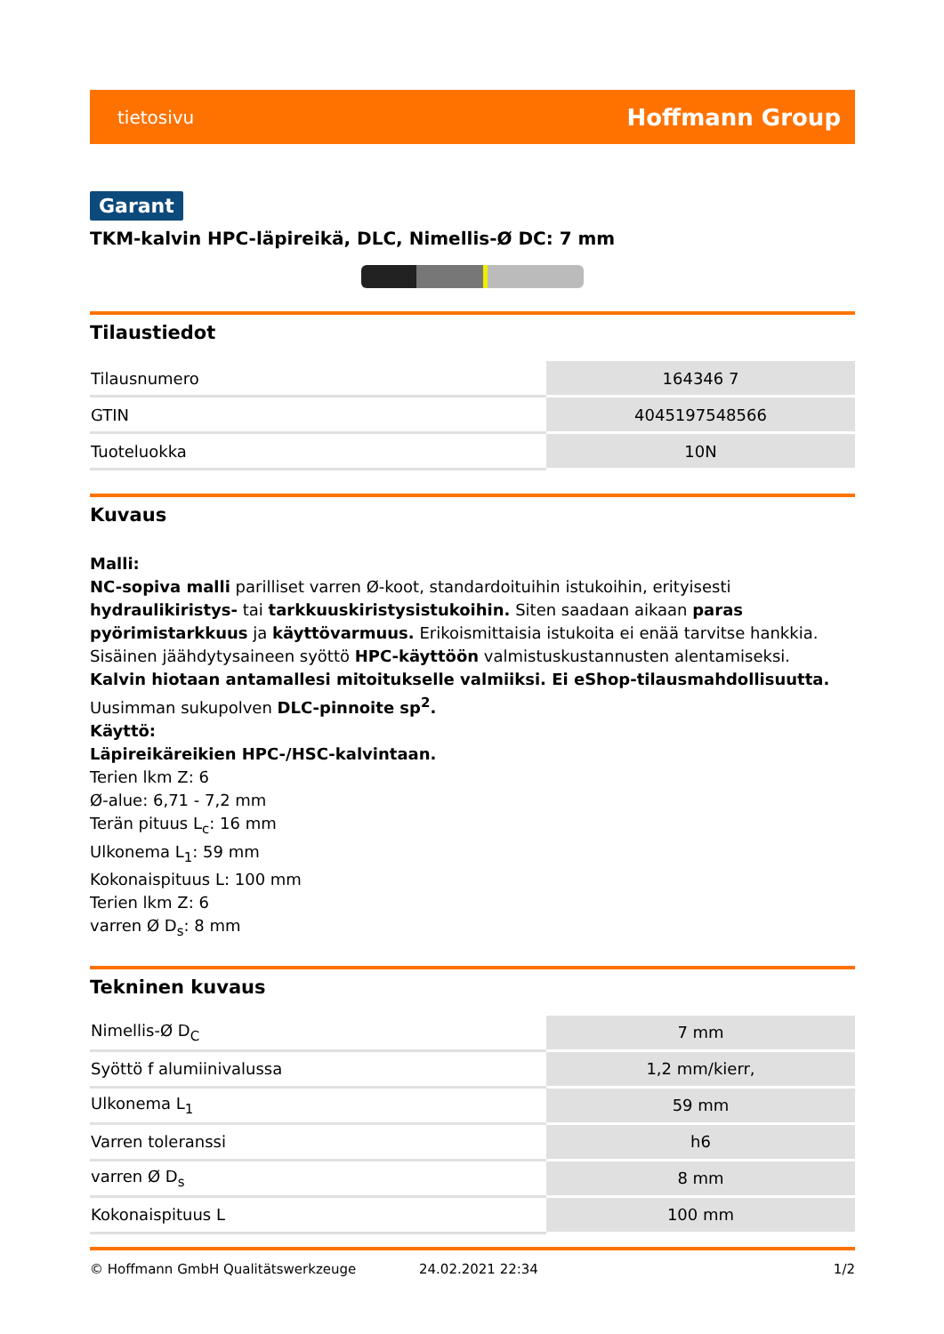tietosivu Hoffmann Group
Garant
TKM-kalvin HPC-läpireikä, DLC, Nimellis-Ø DC: 7 mm
Tilaustiedot
| Tilausnumero | 164346 7 |
| GTIN | 4045197548566 |
| Tuoteluokka | 10N |
Kuvaus
Malli:
NC-sopiva malli parilliset varren Ø-koot, standardoituihin istukoihin, erityisesti hydraulikiristys- tai tarkkuuskiristysistukoihin. Siten saadaan aikaan paras pyörimistarkkuus ja käyttövarmuus. Erikoismittaisia istukoita ei enää tarvitse hankkia. Sisäinen jäähdytysaineen syöttö HPC-käyttöön valmistuskustannusten alentamiseksi.
Kalvin hiotaan antamallesi mitoitukselle valmiiksi. Ei eShop-tilausmahdollisuutta.
Uusimman sukupolven DLC-pinnoite sp<sup>2</sup>.
Käyttö:
Läpireikäreikien HPC-/HSC-kalvintaan.
Terien lkm Z: 6
Ø-alue: 6,71 - 7,2 mm
Terän pituus L<sub>c</sub>: 16 mm
Ulkonema L<sub>1</sub>: 59 mm
Kokonaispituus L: 100 mm
Terien lkm Z: 6
varren Ø D<sub>s</sub>: 8 mm
Tekninen kuvaus
| Nimellis-Ø D<sub>C</sub> | 7 mm |
| Syöttö f alumiinivalussa | 1,2 mm/kierr, |
| Ulkonema L<sub>1</sub> | 59 mm |
| Varren toleranssi | h6 |
| varren Ø D<sub>s</sub> | 8 mm |
| Kokonaispituus L | 100 mm |
© Hoffmann GmbH Qualitätswerkzeuge 24.02.2021 22:34 1/2